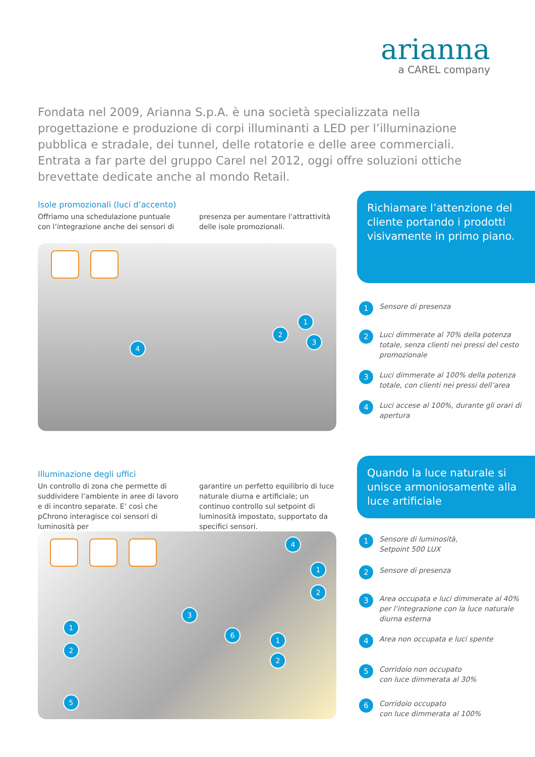arianna
a CAREL company
Fondata nel 2009, Arianna S.p.A. è una società specializzata nella progettazione e produzione di corpi illuminanti a LED per l’illuminazione pubblica e stradale, dei tunnel, delle rotatorie e delle aree commerciali. Entrata a far parte del gruppo Carel nel 2012, oggi offre soluzioni ottiche brevettate dedicate anche al mondo Retail.
Isole promozionali (luci d’accento)
Offriamo una schedulazione puntuale con l’integrazione anche dei sensori di
presenza per aumentare l’attrattività delle isole promozionali.
1
2
3
4
Richiamare l’attenzione del cliente portando i prodotti visivamente in primo piano.
1 Sensore di presenza
2 Luci dimmerate al 70% della potenza totale, senza clienti nei pressi del cesto promozionale
3 Luci dimmerate al 100% della potenza totale, con clienti nei pressi dell’area
4 Luci accese al 100%, durante gli orari di apertura
Illuminazione degli uffici
Un controllo di zona che permette di suddividere l’ambiente in aree di lavoro e di incontro separate. E’ così che pChrono interagisce coi sensori di luminosità per
garantire un perfetto equilibrio di luce naturale diurna e artificiale; un continuo controllo sul setpoint di luminosità impostato, supportato da specifici sensori.
4
1
2
3
1
2
6
1
2
5
Quando la luce naturale si unisce armoniosamente alla luce artificiale
1 Sensore di luminosità,
Setpoint 500 LUX
2 Sensore di presenza
3 Area occupata e luci dimmerate al 40% per l’integrazione con la luce naturale diurna esterna
4 Area non occupata e luci spente
5 Corridoio non occupato
con luce dimmerata al 30%
6 Corridoio occupato
con luce dimmerata al 100%